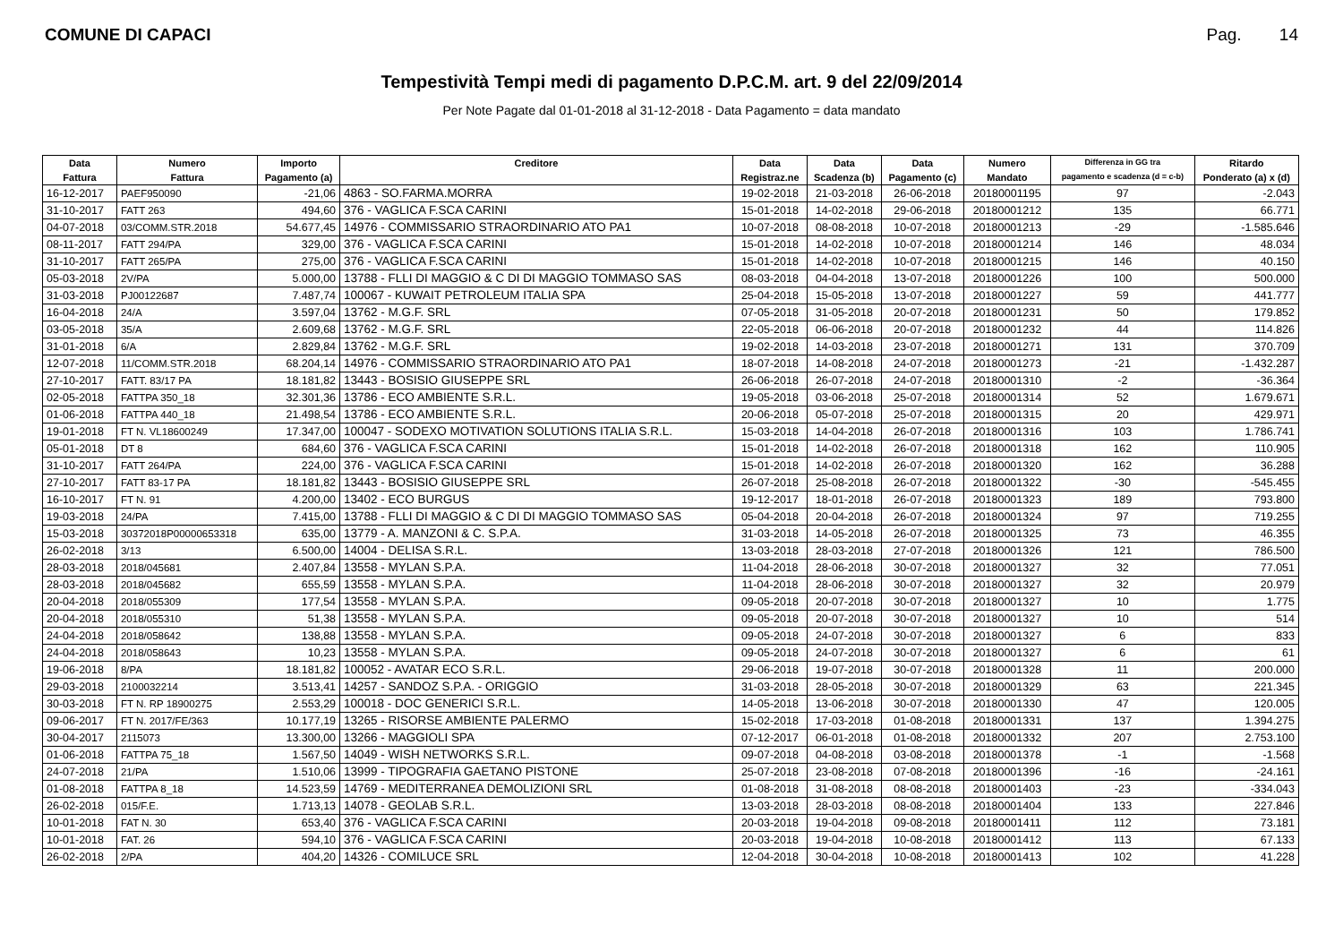COMUNE DI CAPACI Pag. 14
Tempestività Tempi medi di pagamento D.P.C.M. art. 9 del 22/09/2014
Per Note Pagate dal 01-01-2018 al 31-12-2018 - Data Pagamento = data mandato
| Data | Numero | Importo | Creditore | Data | Data | Data | Numero | Differenza in GG tra | Ritardo |
| --- | --- | --- | --- | --- | --- | --- | --- | --- | --- |
| Fattura | Fattura | Pagamento (a) | | Registraz.ne | Scadenza (b) | Pagamento (c) | Mandato | pagamento e scadenza (d = c-b) | Ponderato (a) x (d) |
| 16-12-2017 | PAEF950090 | -21,06 | 4863 - SO.FARMA.MORRA | 19-02-2018 | 21-03-2018 | 26-06-2018 | 20180001195 | 97 | -2.043 |
| 31-10-2017 | FATT 263 | 494,60 | 376 - VAGLICA F.SCA CARINI | 15-01-2018 | 14-02-2018 | 29-06-2018 | 20180001212 | 135 | 66.771 |
| 04-07-2018 | 03/COMM.STR.2018 | 54.677,45 | 14976 - COMMISSARIO STRAORDINARIO ATO PA1 | 10-07-2018 | 08-08-2018 | 10-07-2018 | 20180001213 | -29 | -1.585.646 |
| 08-11-2017 | FATT 294/PA | 329,00 | 376 - VAGLICA F.SCA CARINI | 15-01-2018 | 14-02-2018 | 10-07-2018 | 20180001214 | 146 | 48.034 |
| 31-10-2017 | FATT 265/PA | 275,00 | 376 - VAGLICA F.SCA CARINI | 15-01-2018 | 14-02-2018 | 10-07-2018 | 20180001215 | 146 | 40.150 |
| 05-03-2018 | 2V/PA | 5.000,00 | 13788 - FLLI DI MAGGIO & C DI DI MAGGIO TOMMASO SAS | 08-03-2018 | 04-04-2018 | 13-07-2018 | 20180001226 | 100 | 500.000 |
| 31-03-2018 | PJ00122687 | 7.487,74 | 100067 - KUWAIT PETROLEUM ITALIA SPA | 25-04-2018 | 15-05-2018 | 13-07-2018 | 20180001227 | 59 | 441.777 |
| 16-04-2018 | 24/A | 3.597,04 | 13762 - M.G.F. SRL | 07-05-2018 | 31-05-2018 | 20-07-2018 | 20180001231 | 50 | 179.852 |
| 03-05-2018 | 35/A | 2.609,68 | 13762 - M.G.F. SRL | 22-05-2018 | 06-06-2018 | 20-07-2018 | 20180001232 | 44 | 114.826 |
| 31-01-2018 | 6/A | 2.829,84 | 13762 - M.G.F. SRL | 19-02-2018 | 14-03-2018 | 23-07-2018 | 20180001271 | 131 | 370.709 |
| 12-07-2018 | 11/COMM.STR.2018 | 68.204,14 | 14976 - COMMISSARIO STRAORDINARIO ATO PA1 | 18-07-2018 | 14-08-2018 | 24-07-2018 | 20180001273 | -21 | -1.432.287 |
| 27-10-2017 | FATT. 83/17 PA | 18.181,82 | 13443 - BOSISIO GIUSEPPE SRL | 26-06-2018 | 26-07-2018 | 24-07-2018 | 20180001310 | -2 | -36.364 |
| 02-05-2018 | FATTPA 350_18 | 32.301,36 | 13786 - ECO AMBIENTE S.R.L. | 19-05-2018 | 03-06-2018 | 25-07-2018 | 20180001314 | 52 | 1.679.671 |
| 01-06-2018 | FATTPA 440_18 | 21.498,54 | 13786 - ECO AMBIENTE S.R.L. | 20-06-2018 | 05-07-2018 | 25-07-2018 | 20180001315 | 20 | 429.971 |
| 19-01-2018 | FT N. VL18600249 | 17.347,00 | 100047 - SODEXO MOTIVATION SOLUTIONS ITALIA S.R.L. | 15-03-2018 | 14-04-2018 | 26-07-2018 | 20180001316 | 103 | 1.786.741 |
| 05-01-2018 | DT 8 | 684,60 | 376 - VAGLICA F.SCA CARINI | 15-01-2018 | 14-02-2018 | 26-07-2018 | 20180001318 | 162 | 110.905 |
| 31-10-2017 | FATT 264/PA | 224,00 | 376 - VAGLICA F.SCA CARINI | 15-01-2018 | 14-02-2018 | 26-07-2018 | 20180001320 | 162 | 36.288 |
| 27-10-2017 | FATT 83-17 PA | 18.181,82 | 13443 - BOSISIO GIUSEPPE SRL | 26-07-2018 | 25-08-2018 | 26-07-2018 | 20180001322 | -30 | -545.455 |
| 16-10-2017 | FT N. 91 | 4.200,00 | 13402 - ECO BURGUS | 19-12-2017 | 18-01-2018 | 26-07-2018 | 20180001323 | 189 | 793.800 |
| 19-03-2018 | 24/PA | 7.415,00 | 13788 - FLLI DI MAGGIO & C DI DI MAGGIO TOMMASO SAS | 05-04-2018 | 20-04-2018 | 26-07-2018 | 20180001324 | 97 | 719.255 |
| 15-03-2018 | 30372018P00000653318 | 635,00 | 13779 - A. MANZONI & C. S.P.A. | 31-03-2018 | 14-05-2018 | 26-07-2018 | 20180001325 | 73 | 46.355 |
| 26-02-2018 | 3/13 | 6.500,00 | 14004 - DELISA S.R.L. | 13-03-2018 | 28-03-2018 | 27-07-2018 | 20180001326 | 121 | 786.500 |
| 28-03-2018 | 2018/045681 | 2.407,84 | 13558 - MYLAN S.P.A. | 11-04-2018 | 28-06-2018 | 30-07-2018 | 20180001327 | 32 | 77.051 |
| 28-03-2018 | 2018/045682 | 655,59 | 13558 - MYLAN S.P.A. | 11-04-2018 | 28-06-2018 | 30-07-2018 | 20180001327 | 32 | 20.979 |
| 20-04-2018 | 2018/055309 | 177,54 | 13558 - MYLAN S.P.A. | 09-05-2018 | 20-07-2018 | 30-07-2018 | 20180001327 | 10 | 1.775 |
| 20-04-2018 | 2018/055310 | 51,38 | 13558 - MYLAN S.P.A. | 09-05-2018 | 20-07-2018 | 30-07-2018 | 20180001327 | 10 | 514 |
| 24-04-2018 | 2018/058642 | 138,88 | 13558 - MYLAN S.P.A. | 09-05-2018 | 24-07-2018 | 30-07-2018 | 20180001327 | 6 | 833 |
| 24-04-2018 | 2018/058643 | 10,23 | 13558 - MYLAN S.P.A. | 09-05-2018 | 24-07-2018 | 30-07-2018 | 20180001327 | 6 | 61 |
| 19-06-2018 | 8/PA | 18.181,82 | 100052 - AVATAR ECO S.R.L. | 29-06-2018 | 19-07-2018 | 30-07-2018 | 20180001328 | 11 | 200.000 |
| 29-03-2018 | 2100032214 | 3.513,41 | 14257 - SANDOZ S.P.A. - ORIGGIO | 31-03-2018 | 28-05-2018 | 30-07-2018 | 20180001329 | 63 | 221.345 |
| 30-03-2018 | FT N. RP 18900275 | 2.553,29 | 100018 - DOC GENERICI S.R.L. | 14-05-2018 | 13-06-2018 | 30-07-2018 | 20180001330 | 47 | 120.005 |
| 09-06-2017 | FT N. 2017/FE/363 | 10.177,19 | 13265 - RISORSE AMBIENTE PALERMO | 15-02-2018 | 17-03-2018 | 01-08-2018 | 20180001331 | 137 | 1.394.275 |
| 30-04-2017 | 2115073 | 13.300,00 | 13266 - MAGGIOLI SPA | 07-12-2017 | 06-01-2018 | 01-08-2018 | 20180001332 | 207 | 2.753.100 |
| 01-06-2018 | FATTPA 75_18 | 1.567,50 | 14049 - WISH NETWORKS S.R.L. | 09-07-2018 | 04-08-2018 | 03-08-2018 | 20180001378 | -1 | -1.568 |
| 24-07-2018 | 21/PA | 1.510,06 | 13999 - TIPOGRAFIA GAETANO PISTONE | 25-07-2018 | 23-08-2018 | 07-08-2018 | 20180001396 | -16 | -24.161 |
| 01-08-2018 | FATTPA 8_18 | 14.523,59 | 14769 - MEDITERRANEA DEMOLIZIONI SRL | 01-08-2018 | 31-08-2018 | 08-08-2018 | 20180001403 | -23 | -334.043 |
| 26-02-2018 | 015/F.E. | 1.713,13 | 14078 - GEOLAB S.R.L. | 13-03-2018 | 28-03-2018 | 08-08-2018 | 20180001404 | 133 | 227.846 |
| 10-01-2018 | FAT N. 30 | 653,40 | 376 - VAGLICA F.SCA CARINI | 20-03-2018 | 19-04-2018 | 09-08-2018 | 20180001411 | 112 | 73.181 |
| 10-01-2018 | FAT. 26 | 594,10 | 376 - VAGLICA F.SCA CARINI | 20-03-2018 | 19-04-2018 | 10-08-2018 | 20180001412 | 113 | 67.133 |
| 26-02-2018 | 2/PA | 404,20 | 14326 - COMILUCE SRL | 12-04-2018 | 30-04-2018 | 10-08-2018 | 20180001413 | 102 | 41.228 |